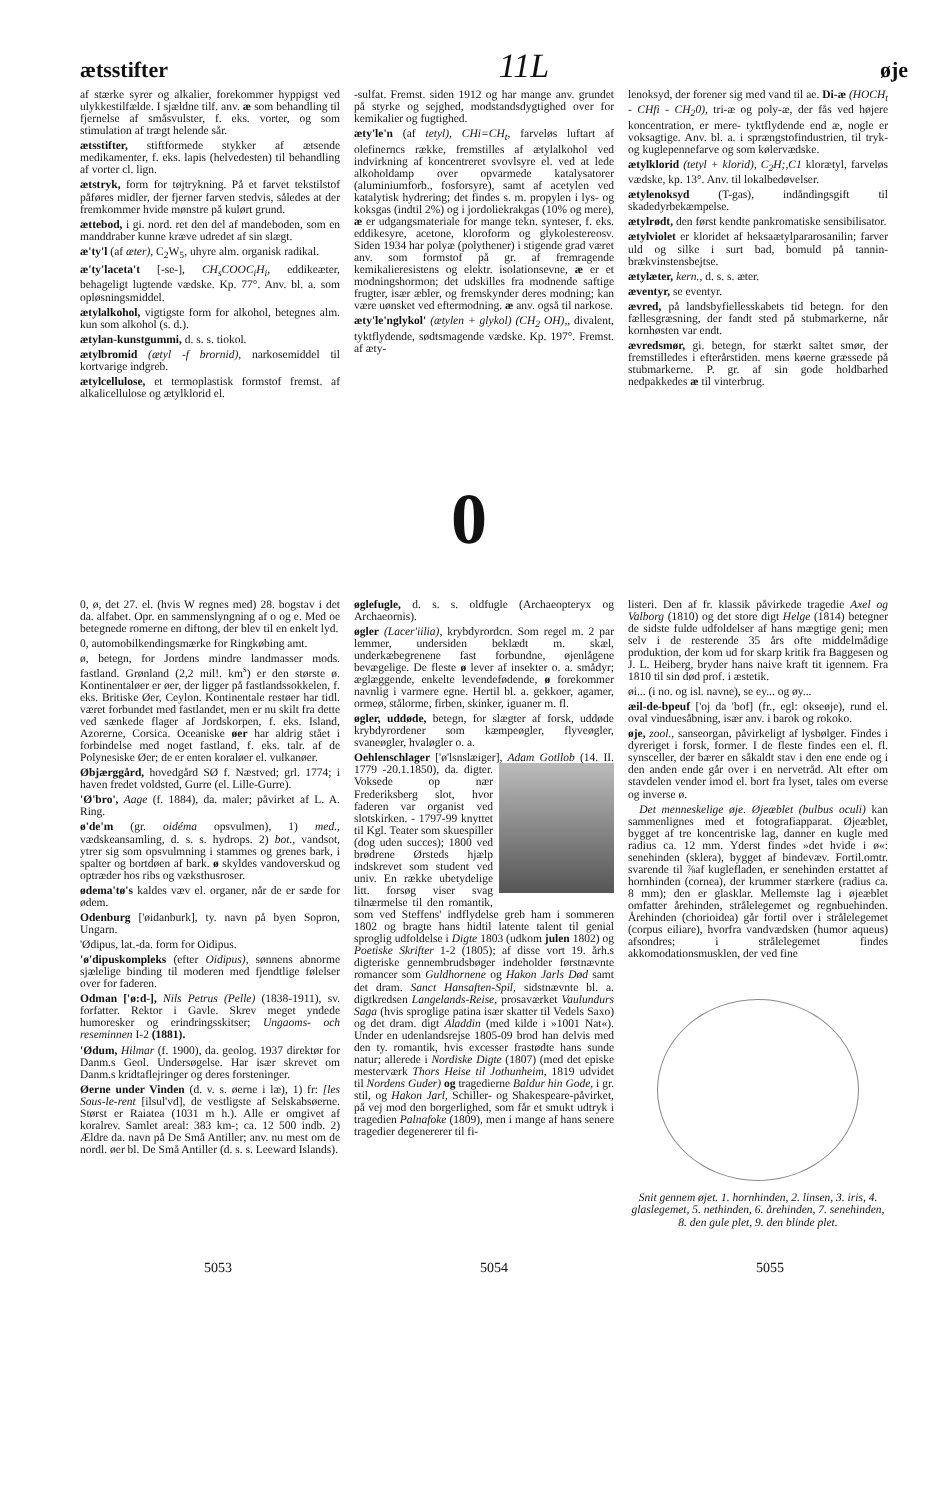ætsstifter 11L øje
af stærke syrer og alkalier, forekommer hyppigst ved ulykkestilfælde. I sjældne tilf. anv. æ som behandling til fjernelse af småsvulster, f. eks. vorter, og som stimulation af trægt helende sår.
ætsstifter, stiftformede stykker af ætsende medikamenter, f. eks. lapis (helvedesten) til behandling af vorter cl. lign.
ætstryk, form for tøjtrykning. På et farvet tekstilstof påføres midler, der fjerner farven stedvis, således at der fremkommer hvide mønstre på kulørt grund.
ættebod, i gi. nord. ret den del af mandeboden, som en manddraber kunne kræve udredet af sin slægt.
æ'ty'l (af æter), C<sub>2</sub>W<sub>5</sub>, uhyre alm. organisk radikal.
æ'ty'laceta't [-se-], CH<sub>s</sub>COOC<sub>i</sub>H<sub>i</sub>, eddikeæter, behageligt lugtende vædske. Kp. 77°. Anv. bl. a. som opløsningsmiddel.
ætylalkohol, vigtigste form for alkohol, betegnes alm. kun som alkohol (s. d.).
ætylan-kunstgummi, d. s. s. tiokol.
ætylbromid (ætyl -f brornid), narkosemiddel til kortvarige indgreb.
ætylcellulose, et termoplastisk formstof fremst. af alkalicellulose og ætylklorid el.
-sulfat. Fremst. siden 1912 og har mange anv. grundet på styrke og sejghed, modstandsdygtighed over for kemikalier og fugtighed.
æty'le'n (af tetyl), CHi=CH<sub>t</sub>, farveløs luftart af olefinerncs række, fremstilles af ætylalkohol ved indvirkning af koncentreret svovlsyre el. ved at lede alkoholdamp over opvarmede katalysatorer (aluminiumforb., fosforsyre), samt af acetylen ved katalytisk hydrering; det findes s. m. propylen i lys- og koksgas (indtil 2%) og i jordoliekrakgas (10% og mere), æ er udgangsmateriale for mange tekn. synteser, f. eks. eddikesyre, acetone, kloroform og glykolestereosv. Siden 1934 har polyæ (polythener) i stigende grad været anv. som formstof på gr. af fremragende kemikalieresistens og elektr. isolationsevne, æ er et modningshormon; det udskilles fra modnende saftige frugter, især æbler, og fremskynder deres modning; kan være uønsket ved eftermodning. æ anv. også til narkose.
æty'le'nglykol' (ætylen + glykol) (CH<sub>2</sub> OH),, divalent, tyktflydende, sødtsmagende vædske. Kp. 197°. Fremst. af æty-
lenoksyd, der forener sig med vand til ae. Di-æ (HOCH<sub>t</sub> - CHfi - CH<sub>2</sub>0), tri-æ og poly-æ, der fås ved højere koncentration, er mere- tyktflydende end æ, nogle er voksagtige. Anv. bl. a. i sprængstofindustrien, til tryk- og kuglepennefarve og som kølervædske.
ætylklorid (tetyl + klorid), C<sub>2</sub>H;,C1 klorætyl, farveløs vædske, kp. 13°. Anv. til lokalbedøvelser.
ætylenoksyd (T-gas), indåndingsgift til skadedyrbekæmpelse.
ætylrødt, den først kendte pankromatiske sensibilisator.
ætylviolet er kloridet af heksaætylpararosanilin; farver uld og silke i surt bad, bomuld på tannin-brækvinstensbejtse.
ætylæter, kern., d. s. s. æter.
æventyr, se eventyr.
ævred, på landsbyfiellesskabets tid betegn. for den fællesgræsning, der fandt sted på stubmarkerne, når kornhøsten var endt.
ævredsmør, gi. betegn, for stærkt saltet smør, der fremstilledes i efterårstiden. mens køerne græssede på stubmarkerne. P. gr. af sin gode holdbarhed nedpakkedes æ til vinterbrug.
0
0, ø, det 27. el. (hvis W regnes med) 28. bogstav i det da. alfabet. Opr. en sammenslyngning af o og e. Med oe betegnede romerne en diftong, der blev til en enkelt lyd.
0, automobilkendingsmærke for Ringkøbing amt.
ø, betegn, for Jordens mindre landmasser mods. fastland. Grønland (2,2 mil!. km<sup>s</sup>) er den største ø. Kontinentaløer er øer, der ligger på fastlandssokkelen, f. eks. Britiske Øer, Ceylon. Kontinentale restøer har tidl. været forbundet med fastlandet, men er nu skilt fra dette ved sænkede flager af Jordskorpen, f. eks. Island, Azorerne, Corsica. Oceaniske øer har aldrig stået i forbindelse med noget fastland, f. eks. talr. af de Polynesiske Øer; de er enten koraløer el. vulkanøer.
Øbjærggård, hovedgård SØ f. Næstved; grl. 1774; i haven fredet voldsted, Gurre (el. Lille-Gurre).
'Ø'bro', Aage (f. 1884), da. maler; påvirket af L. A. Ring.
ø'de'm (gr. oidéma opsvulmen), 1) med., vædskeansamling, d. s. s. hydrops. 2) bot., vandsot, ytrer sig som opsvulmning i stammes og grenes bark, i spalter og bortdøen af bark. ø skyldes vandoverskud og optræder hos ribs og væksthusroser.
ødema'tø's kaldes væv el. organer, når de er sæde for ødem.
Odenburg ['øidanburk], ty. navn på byen Sopron, Ungarn.
'Ødipus, lat.-da. form for Oidipus.
'ø'dipuskompleks (efter Oidipus), sønnens abnorme sjælelige binding til moderen med fjendtlige følelser over for faderen.
Odman ['ø:d-], Nils Petrus (Pelle) (1838-1911), sv. forfatter. Rektor i Gavle. Skrev meget yndede humoresker og erindringsskitser; Ungaoms- och reseminnen I-2 (1881).
'Ødum, Hilmar (f. 1900), da. geolog. 1937 direktør for Danm.s Geol. Undersøgelse. Har især skrevet om Danm.s kridtaflejringer og deres forsteninger.
Øerne under Vinden (d. v. s. øerne i læ), 1) fr: [les Sous-le-rent [ilsul'vd], de vestligste af Selskabsøerne. Størst er Raiatea (1031 m h.). Alle er omgivet af koralrev. Samlet areal: 383 km-; ca. 12 500 indb. 2) Ældre da. navn på De Små Antiller; anv. nu mest om de nordl. øer bl. De Små Antiller (d. s. s. Leeward Islands).
øglefugle, d. s. s. oldfugle (Archaeopteryx og Archaeornis).
øgler (Lacer'iilia), krybdyrordcn. Som regel m. 2 par lemmer, undersiden beklædt m. skæl, underkæbegrenene fast forbundne, øjenlågene bevægelige. De fleste ø lever af insekter o. a. smådyr; æglæggende, enkelte levendefødende, ø forekommer navnlig i varmere egne. Hertil bl. a. gekkoer, agamer, ormeø, stålorme, firben, skinker, iguaner m. fl.
øgler, uddøde, betegn, for slægter af forsk, uddøde krybdyrordener som kæmpeøgler, flyveøgler, svaneøgler, hvaløgler o. a.
Oehlenschlager ['ø'lsnslæiger], Adam Gotllob (14. II. 1779 -20.1.1850), da. digter. Voksede op nær Frederiksberg slot, hvor faderen var organist ved slotskirken. - 1797-99 knyttet til Kgl. Teater som skuespiller (dog uden succes); 1800 ved brødrene Ørsteds hjælp indskrevet som student ved univ. En række ubetydelige litt. forsøg viser svag tilnærmelse til den romantik, som ved Steffens' indflydelse greb ham i sommeren 1802 og bragte hans hidtil latente talent til genial sproglig udfoldelse i Digte 1803 (udkom julen 1802) og Poetiske Skrifter 1-2 (1805); af disse vort 19. årh.s digteriske gennembrudsbøger indeholder førstnævnte romancer som Guldhornene og Hakon Jarls Død samt det dram. Sanct Hansaften-Spil, sidstnævnte bl. a. digtkredsen Langelands-Reise, prosaværket Vaulundurs Saga (hvis sproglige patina især skatter til Vedels Saxo) og det dram. digt Aladdin (med kilde i »1001 Nat«). Under en udenlandsrejse 1805-09 brod han delvis med den ty. romantik, hvis excesser frastødte hans sunde natur; allerede i Nordiske Digte (1807) (med det episke mesterværk Thors Heise til Jothunheim, 1819 udvidet til Nordens Guder) og tragedierne Baldur hin Gode, i gr. stil, og Hakon Jarl, Schiller- og Shakespeare-påvirket, på vej mod den borgerlighed, som får et smukt udtryk i tragedien Palnafoke (1809), men i mange af hans senere tragedier degenererer til fi-
listeri. Den af fr. klassik påvirkede tragedie Axel og Valborg (1810) og det store digt Helge (1814) betegner de sidste fulde udfoldelser af hans mægtige geni; men selv i de resterende 35 års ofte middelmådige produktion, der kom ud for skarp kritik fra Baggesen og J. L. Heiberg, bryder hans naive kraft tit igennem. Fra 1810 til sin død prof. i æstetik.
øi... (i no. og isl. navne), se ey... og øy...
æil-de-bpeuf ['oj da 'bof] (fr., egl: okseøje), rund el. oval vinduesåbning, især anv. i barok og rokoko.
øje, zool., sanseorgan, påvirkeligt af lysbølger. Findes i dyreriget i forsk, former. I de fleste findes een el. fl. synsceller, der bærer en såkaldt stav i den ene ende og i den anden ende går over i en nervetråd. Alt efter om stavdelen vender imod el. bort fra lyset, tales om everse og inverse ø.
Det menneskelige øje. Øjeæblet (bulbus oculi) kan sammenlignes med et fotografiapparat. Øjeæblet, bygget af tre koncentriske lag, danner en kugle med radius ca. 12 mm. Yderst findes »det hvide i ø«: senehinden (sklera), bygget af bindevæv. Fortil.omtr. svarende til ⅞af kuglefladen, er senehinden erstattet af hornhinden (cornea), der krummer stærkere (radius ca. 8 mm); den er glasklar. Mellemste lag i øjeæblet omfatter årehinden, strålelegemet og regnbuehinden. Årehinden (chorioidea) går fortil over i strålelegemet (corpus eiliare), hvorfra vandvædsken (humor aqueus) afsondres; i strålelegemet findes akkomodationsmusklen, der ved fine
Snit gennem øjet. 1. hornhinden, 2. linsen, 3. iris, 4. glaslegemet, 5. nethinden, 6. årehinden, 7. senehinden, 8. den gule plet, 9. den blinde plet.
5053 5054 5055